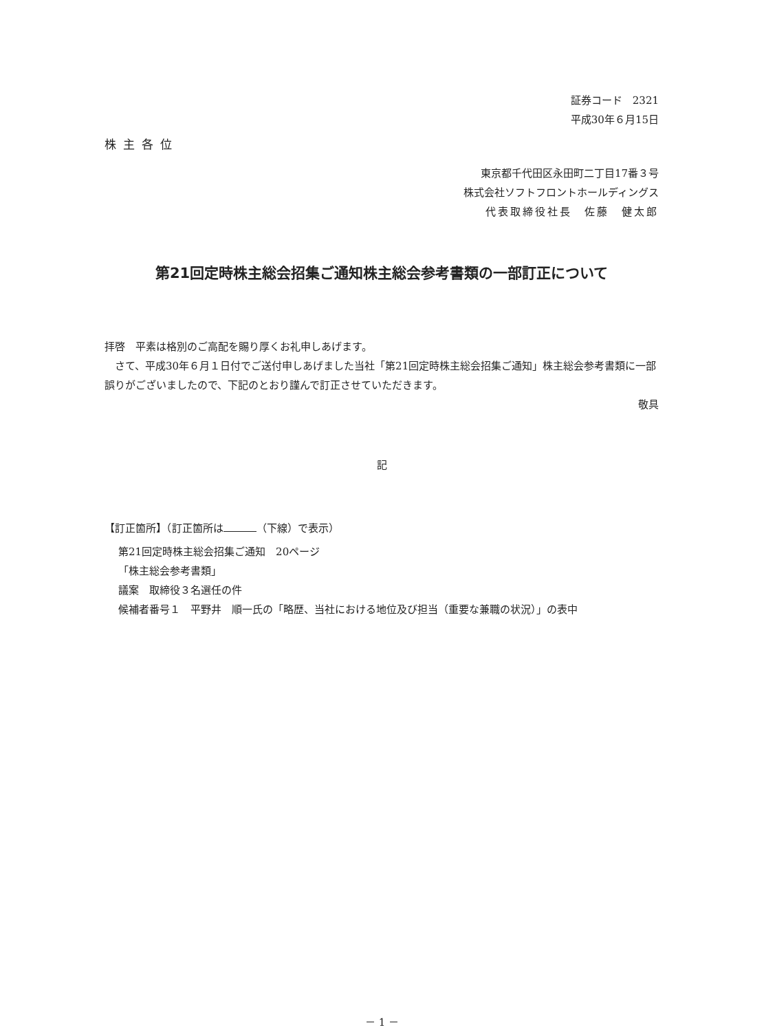証券コード　2321
平成30年６月15日
株主各位
東京都千代田区永田町二丁目17番３号
株式会社ソフトフロントホールディングス
代表取締役社長　佐藤　健太郎
第21回定時株主総会招集ご通知株主総会参考書類の一部訂正について
拝啓　平素は格別のご高配を賜り厚くお礼申しあげます。
　さて、平成30年６月１日付でご送付申しあげました当社「第21回定時株主総会招集ご通知」株主総会参考書類に一部誤りがございましたので、下記のとおり謹んで訂正させていただきます。
敬具
記
【訂正箇所】（訂正箇所は （下線）で表示）
第21回定時株主総会招集ご通知　20ページ
「株主総会参考書類」
議案　取締役３名選任の件
候補者番号１　平野井　順一氏の「略歴、当社における地位及び担当（重要な兼職の状況）」の表中
－ 1 －